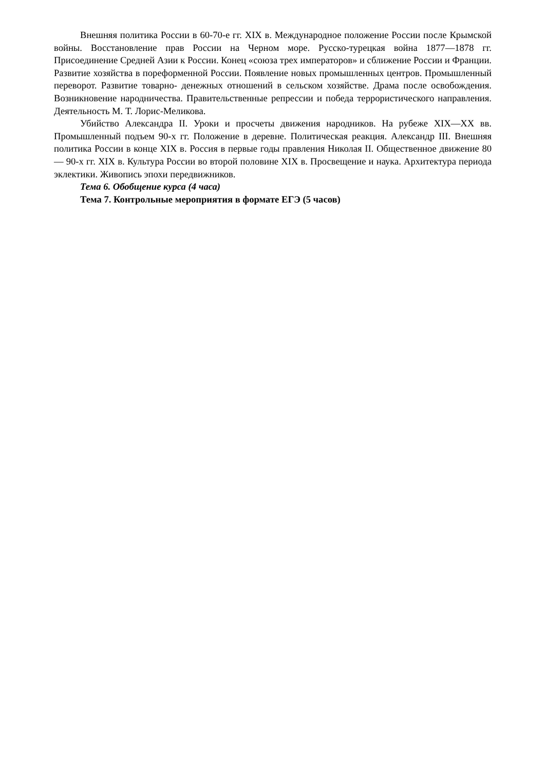Внешняя политика России в 60-70-е гг. XIX в. Международное положение России после Крымской войны. Восстановление прав России на Черном море. Русско-турецкая война 1877—1878 гг. Присоединение Средней Азии к России. Конец «союза трех императоров» и сближение России и Франции. Развитие хозяйства в пореформенной России. Появление новых промышленных центров. Промышленный переворот. Развитие товарно- денежных отношений в сельском хозяйстве. Драма после освобождения. Возникновение народничества. Правительственные репрессии и победа террористического направления. Деятельность М. Т. Лорис-Меликова.
Убийство Александра II. Уроки и просчеты движения народников. На рубеже XIX—XX вв. Промышленный подъем 90-х гг. Положение в деревне. Политическая реакция. Александр III. Внешняя политика России в конце XIX в. Россия в первые годы правления Николая II. Общественное движение 80— 90-х гг. XIX в. Культура России во второй половине XIX в. Просвещение и наука. Архитектура периода эклектики. Живопись эпохи передвижников.
Тема 6. Обобщение курса (4 часа)
Тема 7. Контрольные мероприятия в формате ЕГЭ (5 часов)